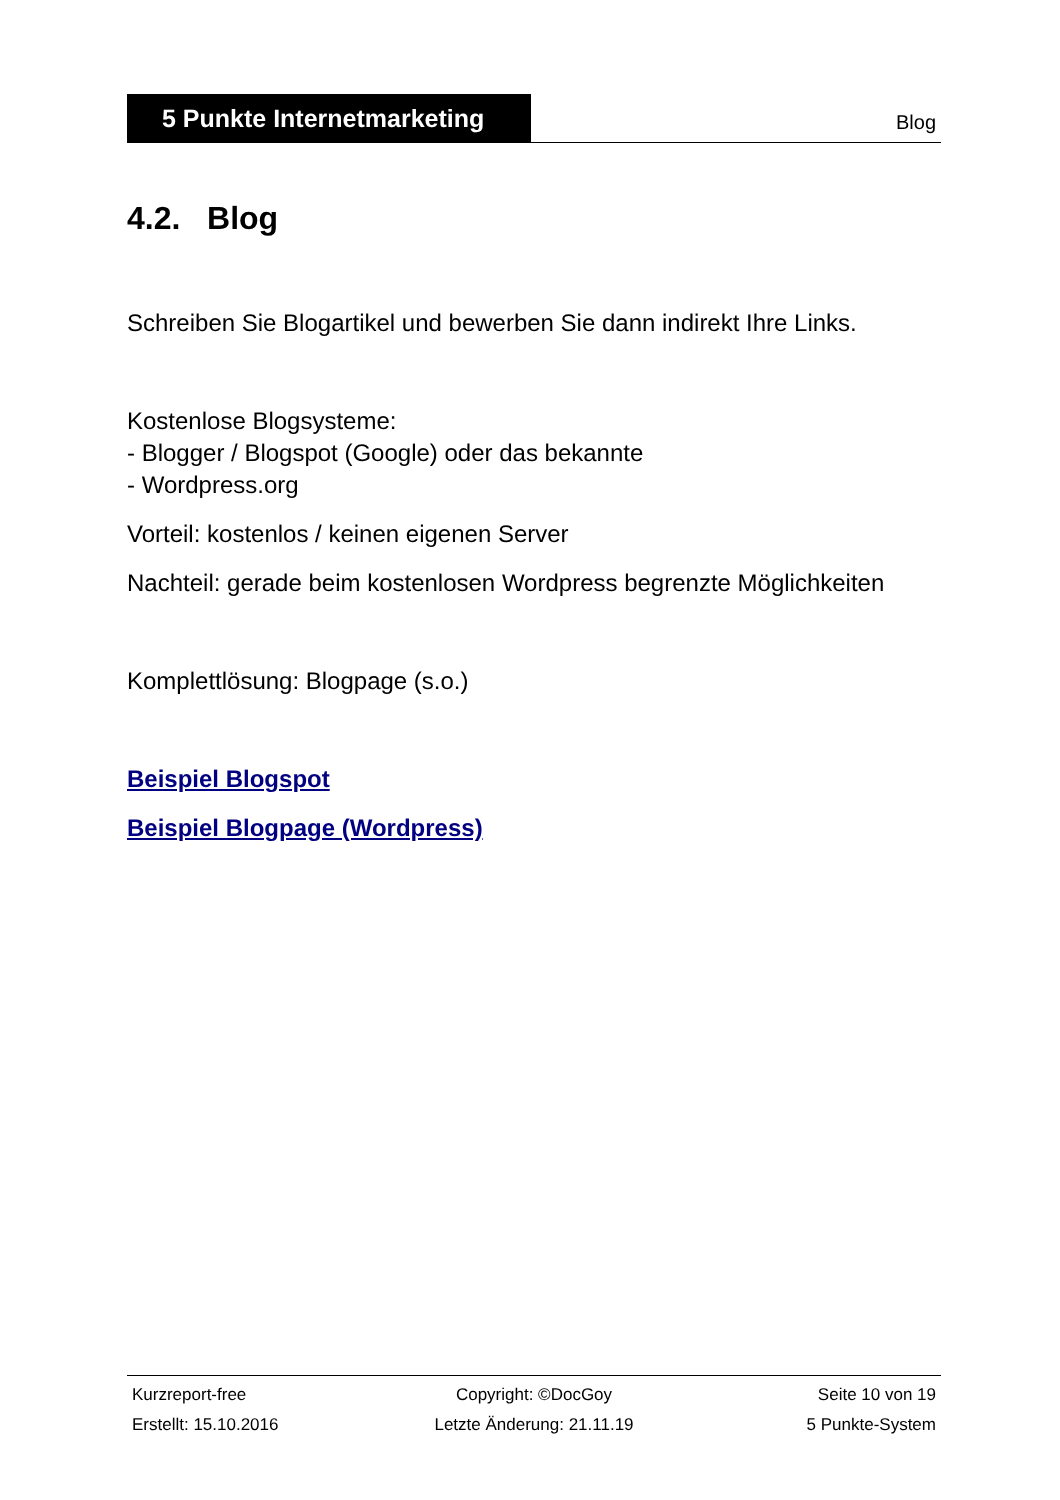5 Punkte Internetmarketing
Blog
4.2. Blog
Schreiben Sie Blogartikel und bewerben Sie dann indirekt Ihre Links.
Kostenlose Blogsysteme:
- Blogger / Blogspot (Google) oder das bekannte
- Wordpress.org
Vorteil: kostenlos / keinen eigenen Server
Nachteil: gerade beim kostenlosen Wordpress begrenzte Möglichkeiten
Komplettlösung: Blogpage (s.o.)
Beispiel Blogspot
Beispiel Blogpage (Wordpress)
Kurzreport-free Copyright: ©DocGoy Seite 10 von 19
Erstellt: 15.10.2016 Letzte Änderung: 21.11.19 5 Punkte-System